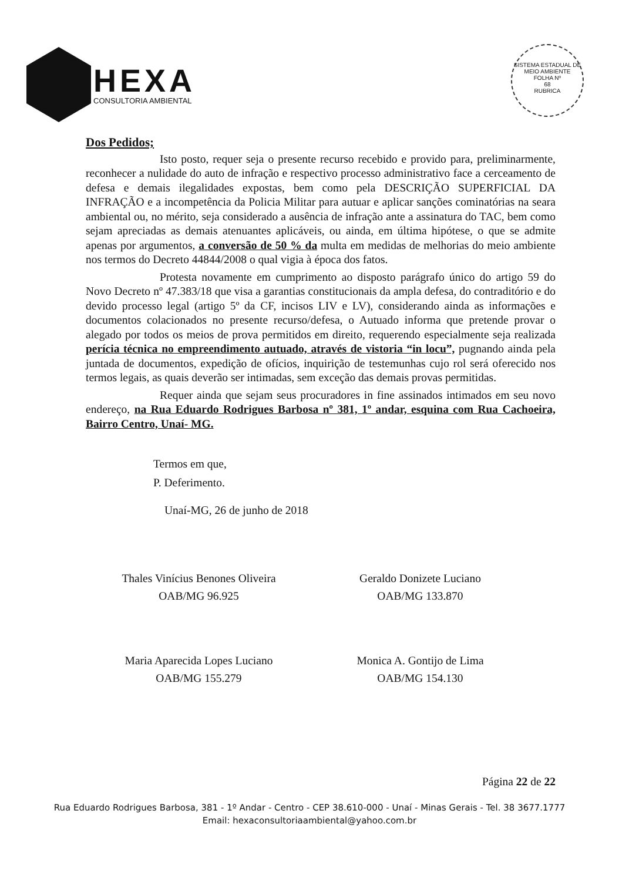HEXA
CONSULTORIA AMBIENTAL
SISTEMA ESTADUAL DE MEIO AMBIENTE
FOLHA Nº
68
RUBRICA
Dos Pedidos;
Isto posto, requer seja o presente recurso recebido e provido para, preliminarmente, reconhecer a nulidade do auto de infração e respectivo processo administrativo face a cerceamento de defesa e demais ilegalidades expostas, bem como pela DESCRIÇÃO SUPERFICIAL DA INFRAÇÃO e a incompetência da Policia Militar para autuar e aplicar sanções cominatórias na seara ambiental ou, no mérito, seja considerado a ausência de infração ante a assinatura do TAC, bem como sejam apreciadas as demais atenuantes aplicáveis, ou ainda, em última hipótese, o que se admite apenas por argumentos, a conversão de 50 % da multa em medidas de melhorias do meio ambiente nos termos do Decreto 44844/2008 o qual vigia à época dos fatos.
Protesta novamente em cumprimento ao disposto parágrafo único do artigo 59 do Novo Decreto nº 47.383/18 que visa a garantias constitucionais da ampla defesa, do contraditório e do devido processo legal (artigo 5º da CF, incisos LIV e LV), considerando ainda as informações e documentos colacionados no presente recurso/defesa, o Autuado informa que pretende provar o alegado por todos os meios de prova permitidos em direito, requerendo especialmente seja realizada perícia técnica no empreendimento autuado, através de vistoria “in locu”, pugnando ainda pela juntada de documentos, expedição de ofícios, inquirição de testemunhas cujo rol será oferecido nos termos legais, as quais deverão ser intimadas, sem exceção das demais provas permitidas.
Requer ainda que sejam seus procuradores in fine assinados intimados em seu novo endereço, na Rua Eduardo Rodrigues Barbosa nº 381, 1º andar, esquina com Rua Cachoeira, Bairro Centro, Unaí- MG.
Termos em que,
P. Deferimento.
Unaí-MG, 26 de junho de 2018
Thales Vinícius Benones Oliveira
OAB/MG 96.925
Geraldo Donizete Luciano
OAB/MG 133.870
Maria Aparecida Lopes Luciano
OAB/MG 155.279
Monica A. Gontijo de Lima
OAB/MG 154.130
Página 22 de 22
Rua Eduardo Rodrigues Barbosa, 381 - 1º Andar - Centro - CEP 38.610-000 - Unaí - Minas Gerais - Tel. 38 3677.1777
Email: hexaconsultoriaambiental@yahoo.com.br